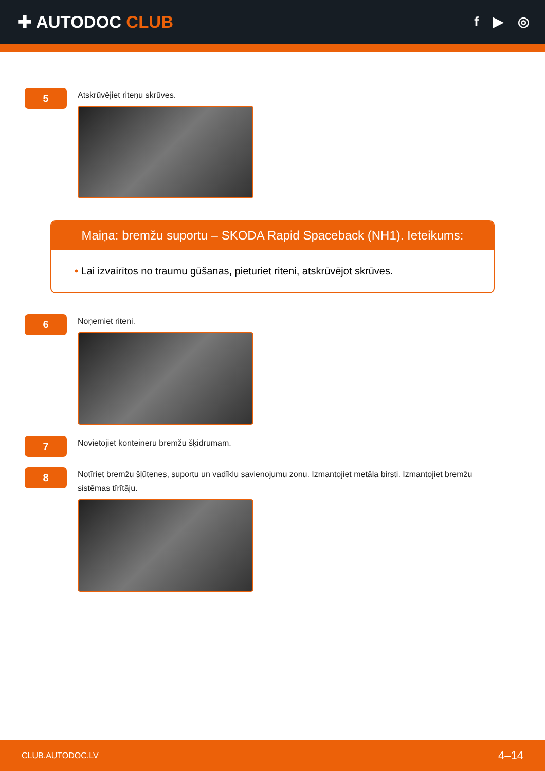✚ AUTODOC CLUB
f ▶ ◎
5
Atskrūvējiet riteņu skrūves.
Maiņa: bremžu suportu – SKODA Rapid Spaceback (NH1). Ieteikums:
• Lai izvairītos no traumu gūšanas, pieturiet riteni, atskrūvējot skrūves.
6
Noņemiet riteni.
7
Novietojiet konteineru bremžu šķidrumam.
8
Notīriet bremžu šļūtenes, suportu un vadīklu savienojumu zonu. Izmantojiet metāla birsti. Izmantojiet bremžu sistēmas tīrītāju.
CLUB.AUTODOC.LV 4–14